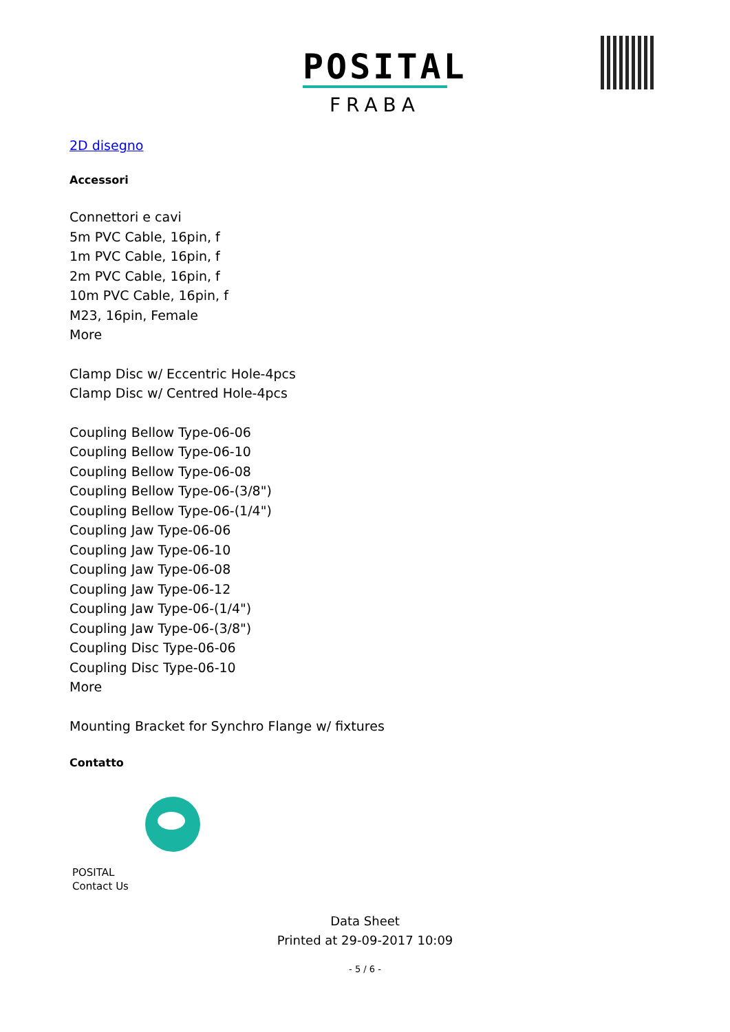POSITAL
FRABA
2D disegno
Accessori
Connettori e cavi
5m PVC Cable, 16pin, f
1m PVC Cable, 16pin, f
2m PVC Cable, 16pin, f
10m PVC Cable, 16pin, f
M23, 16pin, Female
More
Clamp Disc w/ Eccentric Hole-4pcs
Clamp Disc w/ Centred Hole-4pcs
Coupling Bellow Type-06-06
Coupling Bellow Type-06-10
Coupling Bellow Type-06-08
Coupling Bellow Type-06-(3/8")
Coupling Bellow Type-06-(1/4")
Coupling Jaw Type-06-06
Coupling Jaw Type-06-10
Coupling Jaw Type-06-08
Coupling Jaw Type-06-12
Coupling Jaw Type-06-(1/4")
Coupling Jaw Type-06-(3/8")
Coupling Disc Type-06-06
Coupling Disc Type-06-10
More
Mounting Bracket for Synchro Flange w/ fixtures
Contatto
POSITAL
Contact Us
Data Sheet
Printed at 29-09-2017 10:09
- 5 / 6 -